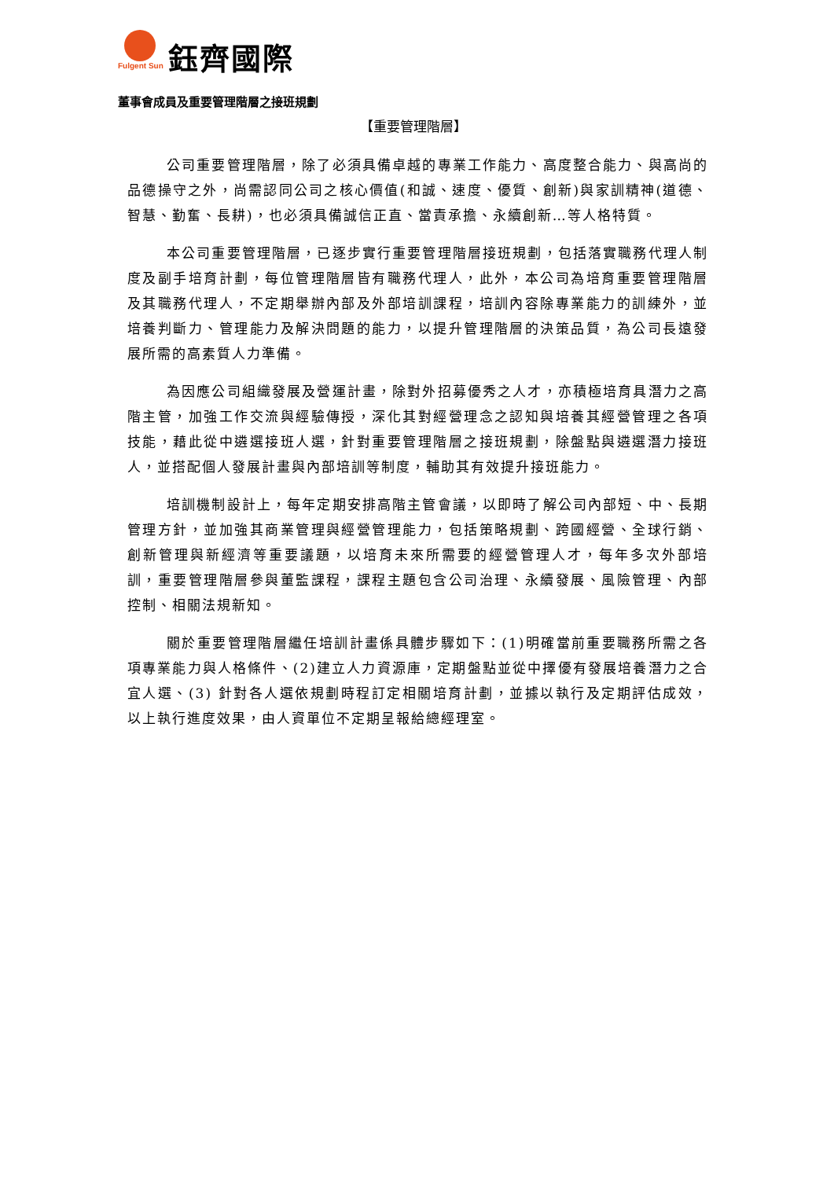Fulgent Sun
鈺齊國際
董事會成員及重要管理階層之接班規劃
【重要管理階層】
公司重要管理階層，除了必須具備卓越的專業工作能力、高度整合能力、與高尚的品德操守之外，尚需認同公司之核心價值(和誠、速度、優質、創新)與家訓精神(道德、智慧、勤奮、長耕)，也必須具備誠信正直、當責承擔、永續創新…等人格特質。
本公司重要管理階層，已逐步實行重要管理階層接班規劃，包括落實職務代理人制度及副手培育計劃，每位管理階層皆有職務代理人，此外，本公司為培育重要管理階層及其職務代理人，不定期舉辦內部及外部培訓課程，培訓內容除專業能力的訓練外，並培養判斷力、管理能力及解決問題的能力，以提升管理階層的決策品質，為公司長遠發展所需的高素質人力準備。
為因應公司組織發展及營運計畫，除對外招募優秀之人才，亦積極培育具潛力之高階主管，加強工作交流與經驗傳授，深化其對經營理念之認知與培養其經營管理之各項技能，藉此從中遴選接班人選，針對重要管理階層之接班規劃，除盤點與遴選潛力接班人，並搭配個人發展計畫與內部培訓等制度，輔助其有效提升接班能力。
培訓機制設計上，每年定期安排高階主管會議，以即時了解公司內部短、中、長期管理方針，並加強其商業管理與經營管理能力，包括策略規劃、跨國經營、全球行銷、創新管理與新經濟等重要議題，以培育未來所需要的經營管理人才，每年多次外部培訓，重要管理階層參與董監課程，課程主題包含公司治理、永續發展、風險管理、內部控制、相關法規新知。
關於重要管理階層繼任培訓計畫係具體步驟如下：(1)明確當前重要職務所需之各項專業能力與人格條件、(2)建立人力資源庫，定期盤點並從中擇優有發展培養潛力之合宜人選、(3) 針對各人選依規劃時程訂定相關培育計劃，並據以執行及定期評估成效，以上執行進度效果，由人資單位不定期呈報給總經理室。